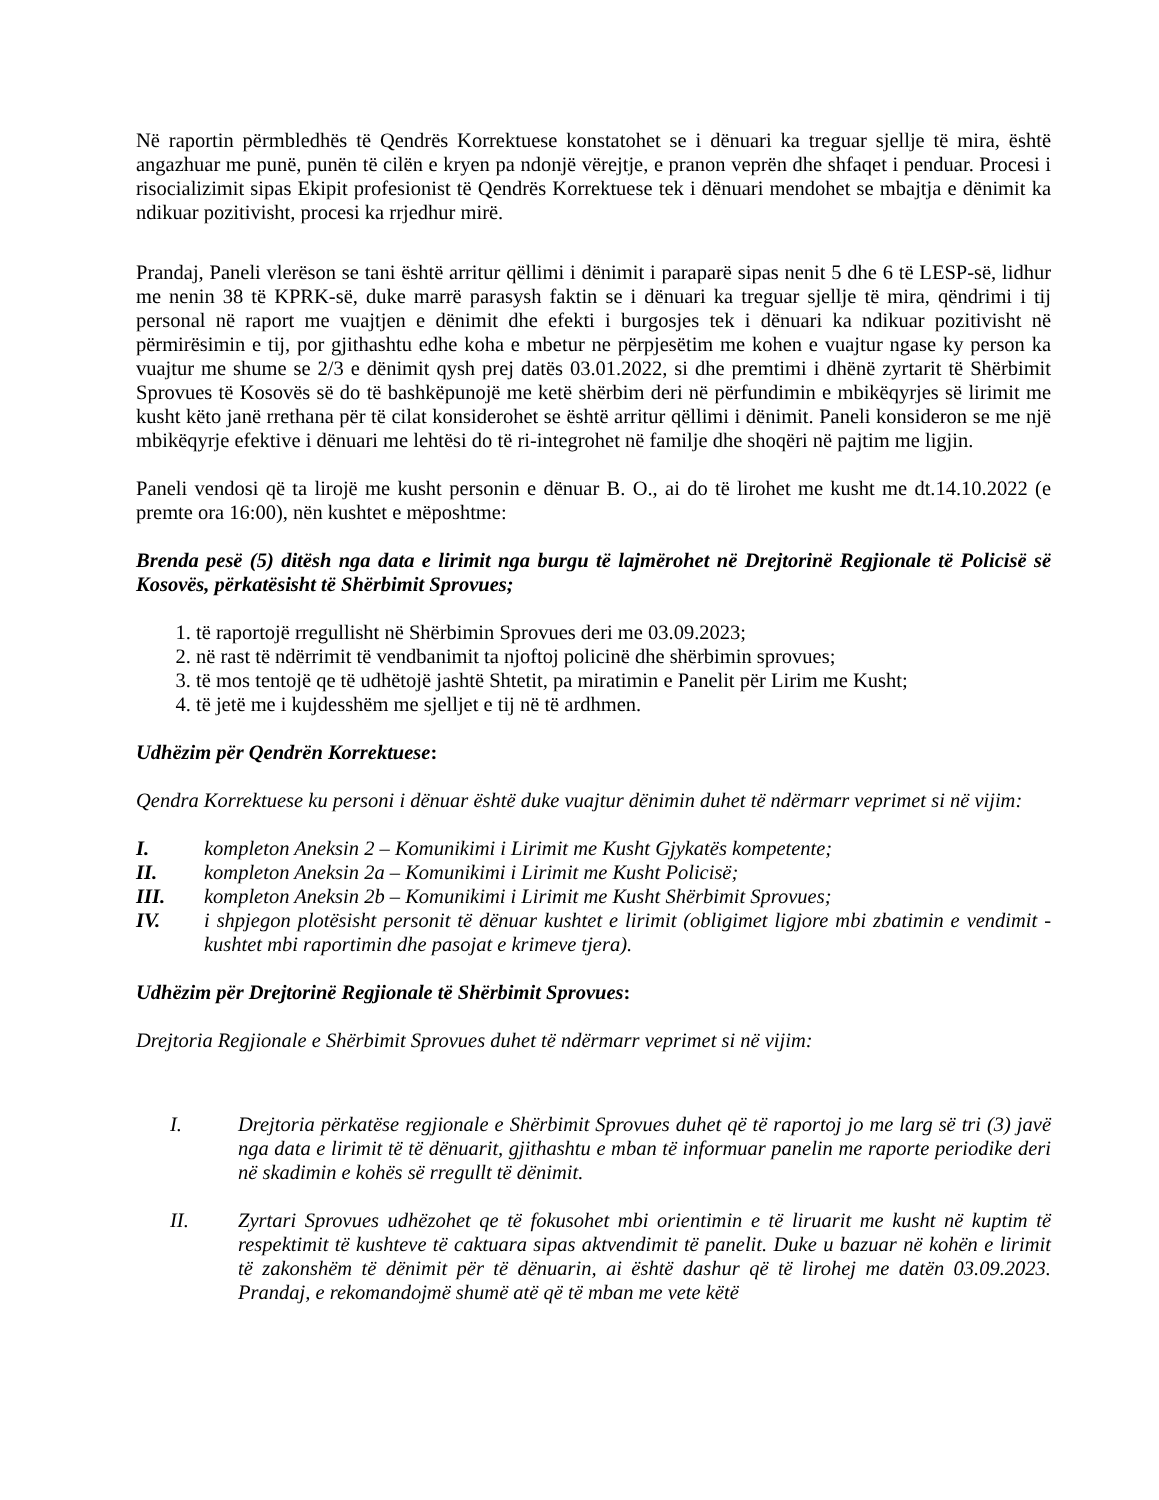Në raportin përmbledhës të Qendrës Korrektuese konstatohet se i dënuari ka treguar sjellje të mira, është angazhuar me punë, punën të cilën e kryen pa ndonjë vërejtje, e pranon veprën dhe shfaqet i penduar. Procesi i risocializimit sipas Ekipit profesionist të Qendrës Korrektuese tek i dënuari mendohet se mbajtja e dënimit ka ndikuar pozitivisht, procesi ka rrjedhur mirë.
Prandaj, Paneli vlerëson se tani është arritur qëllimi i dënimit i paraparë sipas nenit 5 dhe 6 të LESP-së, lidhur me nenin 38 të KPRK-së, duke marrë parasysh faktin se i dënuari ka treguar sjellje të mira, qëndrimi i tij personal në raport me vuajtjen e dënimit dhe efekti i burgosjes tek i dënuari ka ndikuar pozitivisht në përmirësimin e tij, por gjithashtu edhe koha e mbetur ne përpjesëtim me kohen e vuajtur ngase ky person ka vuajtur me shume se 2/3 e dënimit qysh prej datës 03.01.2022, si dhe premtimi i dhënë zyrtarit të Shërbimit Sprovues të Kosovës së do të bashkëpunojë me ketë shërbim deri në përfundimin e mbikëqyrjes së lirimit me kusht këto janë rrethana për të cilat konsiderohet se është arritur qëllimi i dënimit. Paneli konsideron se me një mbikëqyrje efektive i dënuari me lehtësi do të ri-integrohet në familje dhe shoqëri në pajtim me ligjin.
Paneli vendosi që ta lirojë me kusht personin e dënuar B. O., ai do të lirohet me kusht me dt.14.10.2022 (e premte ora 16:00), nën kushtet e mëposhtme:
Brenda pesë (5) ditësh nga data e lirimit nga burgu të lajmërohet në Drejtorinë Regjionale të Policisë së Kosovës, përkatësisht të Shërbimit Sprovues;
1. të raportojë rregullisht në Shërbimin Sprovues deri me 03.09.2023;
2. në rast të ndërrimit të vendbanimit ta njoftoj policinë dhe shërbimin sprovues;
3. të mos tentojë qe të udhëtojë jashtë Shtetit, pa miratimin e Panelit për Lirim me Kusht;
4. të jetë me i kujdesshëm me sjelljet e tij në të ardhmen.
Udhëzim për Qendrën Korrektuese:
Qendra Korrektuese ku personi i dënuar është duke vuajtur dënimin duhet të ndërmarr veprimet si në vijim:
I. kompleton Aneksin 2 – Komunikimi i Lirimit me Kusht Gjykatës kompetente;
II. kompleton Aneksin 2a – Komunikimi i Lirimit me Kusht Policisë;
III. kompleton Aneksin 2b – Komunikimi i Lirimit me Kusht Shërbimit Sprovues;
IV. i shpjegon plotësisht personit të dënuar kushtet e lirimit (obligimet ligjore mbi zbatimin e vendimit - kushtet mbi raportimin dhe pasojat e krimeve tjera).
Udhëzim për Drejtorinë Regjionale të Shërbimit Sprovues:
Drejtoria Regjionale e Shërbimit Sprovues duhet të ndërmarr veprimet si në vijim:
I. Drejtoria përkatëse regjionale e Shërbimit Sprovues duhet që të raportoj jo me larg së tri (3) javë nga data e lirimit të të dënuarit, gjithashtu e mban të informuar panelin me raporte periodike deri në skadimin e kohës së rregullt të dënimit.
II. Zyrtari Sprovues udhëzohet qe të fokusohet mbi orientimin e të liruarit me kusht në kuptim të respektimit të kushteve të caktuara sipas aktvendimit të panelit. Duke u bazuar në kohën e lirimit të zakonshëm të dënimit për të dënuarin, ai është dashur që të lirohej me datën 03.09.2023. Prandaj, e rekomandojmë shumë atë që të mban me vete këtë